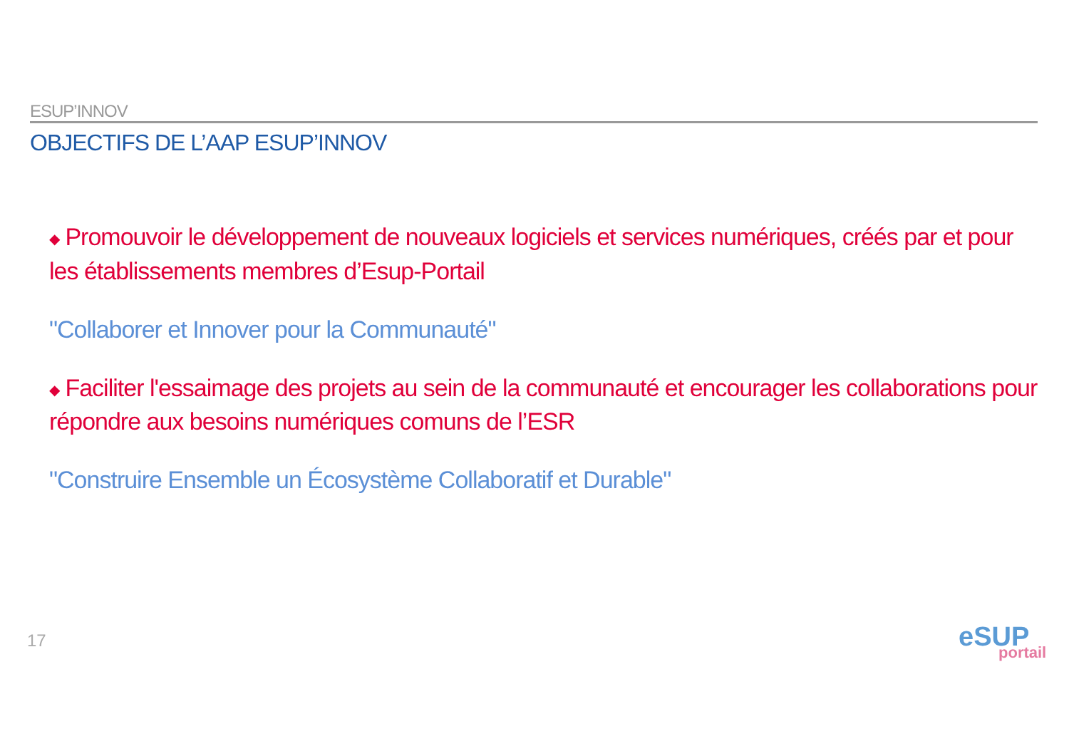ESUP’INNOV
OBJECTIFS DE L’AAP ESUP’INNOV
◆ Promouvoir le développement de nouveaux logiciels et services numériques, créés par et pour les établissements membres d’Esup-Portail
"Collaborer et Innover pour la Communauté"
◆ Faciliter l'essaimage des projets au sein de la communauté et encourager les collaborations pour répondre aux besoins numériques comuns de l’ESR
"Construire Ensemble un Écosystème Collaboratif et Durable"
17
eSUP
portail